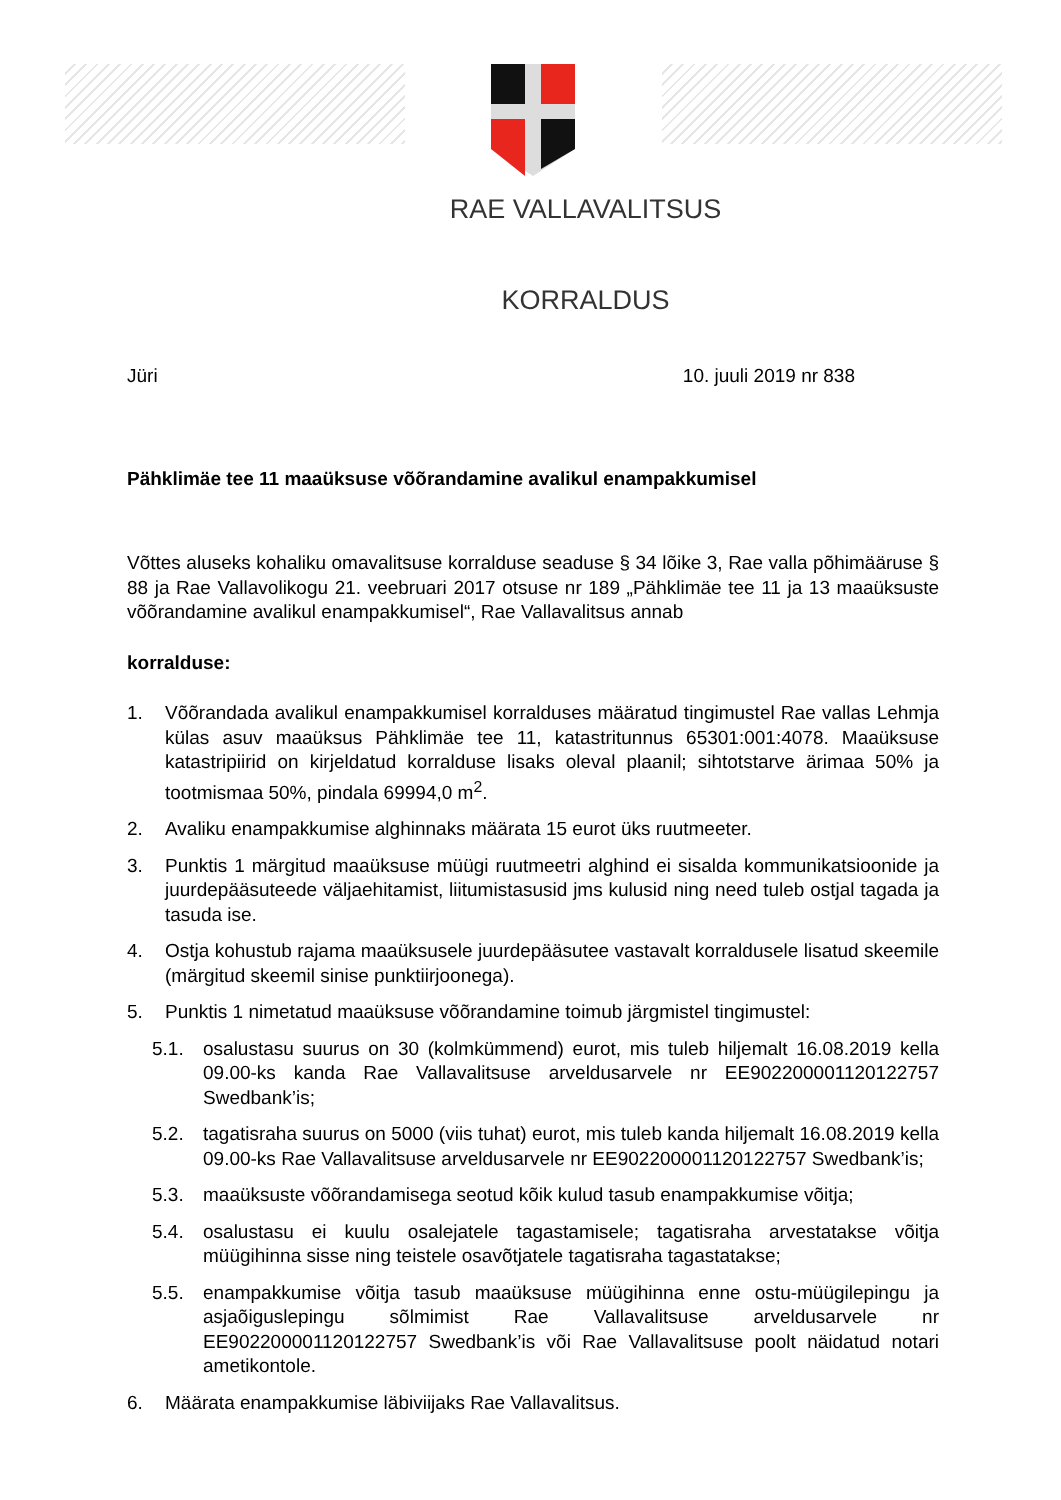RAE VALLAVALITSUS
KORRALDUS
Jüri 10. juuli 2019 nr 838
Pähklimäe tee 11 maaüksuse võõrandamine avalikul enampakkumisel
Võttes aluseks kohaliku omavalitsuse korralduse seaduse § 34 lõike 3, Rae valla põhimääruse § 88 ja Rae Vallavolikogu 21. veebruari 2017 otsuse nr 189 „Pähklimäe tee 11 ja 13 maaüksuste võõrandamine avalikul enampakkumisel“, Rae Vallavalitsus annab
korralduse:
1. Võõrandada avalikul enampakkumisel korralduses määratud tingimustel Rae vallas Lehmja külas asuv maaüksus Pähklimäe tee 11, katastritunnus 65301:001:4078. Maaüksuse katastripiirid on kirjeldatud korralduse lisaks oleval plaanil; sihtotstarve ärimaa 50% ja tootmismaa 50%, pindala 69994,0 m<sup>2</sup>.
2. Avaliku enampakkumise alghinnaks määrata 15 eurot üks ruutmeeter.
3. Punktis 1 märgitud maaüksuse müügi ruutmeetri alghind ei sisalda kommunikatsioonide ja juurdepääsuteede väljaehitamist, liitumistasusid jms kulusid ning need tuleb ostjal tagada ja tasuda ise.
4. Ostja kohustub rajama maaüksusele juurdepääsutee vastavalt korraldusele lisatud skeemile (märgitud skeemil sinise punktiirjoonega).
5. Punktis 1 nimetatud maaüksuse võõrandamine toimub järgmistel tingimustel:
5.1. osalustasu suurus on 30 (kolmkümmend) eurot, mis tuleb hiljemalt 16.08.2019 kella 09.00-ks kanda Rae Vallavalitsuse arveldusarvele nr EE902200001120122757 Swedbank’is;
5.2. tagatisraha suurus on 5000 (viis tuhat) eurot, mis tuleb kanda hiljemalt 16.08.2019 kella 09.00-ks Rae Vallavalitsuse arveldusarvele nr EE902200001120122757 Swedbank’is;
5.3. maaüksuste võõrandamisega seotud kõik kulud tasub enampakkumise võitja;
5.4. osalustasu ei kuulu osalejatele tagastamisele; tagatisraha arvestatakse võitja müügihinna sisse ning teistele osavõtjatele tagatisraha tagastatakse;
5.5. enampakkumise võitja tasub maaüksuse müügihinna enne ostu-müügilepingu ja asjaõiguslepingu sõlmimist Rae Vallavalitsuse arveldusarvele nr EE902200001120122757 Swedbank’is või Rae Vallavalitsuse poolt näidatud notari ametikontole.
6. Määrata enampakkumise läbiviijaks Rae Vallavalitsus.